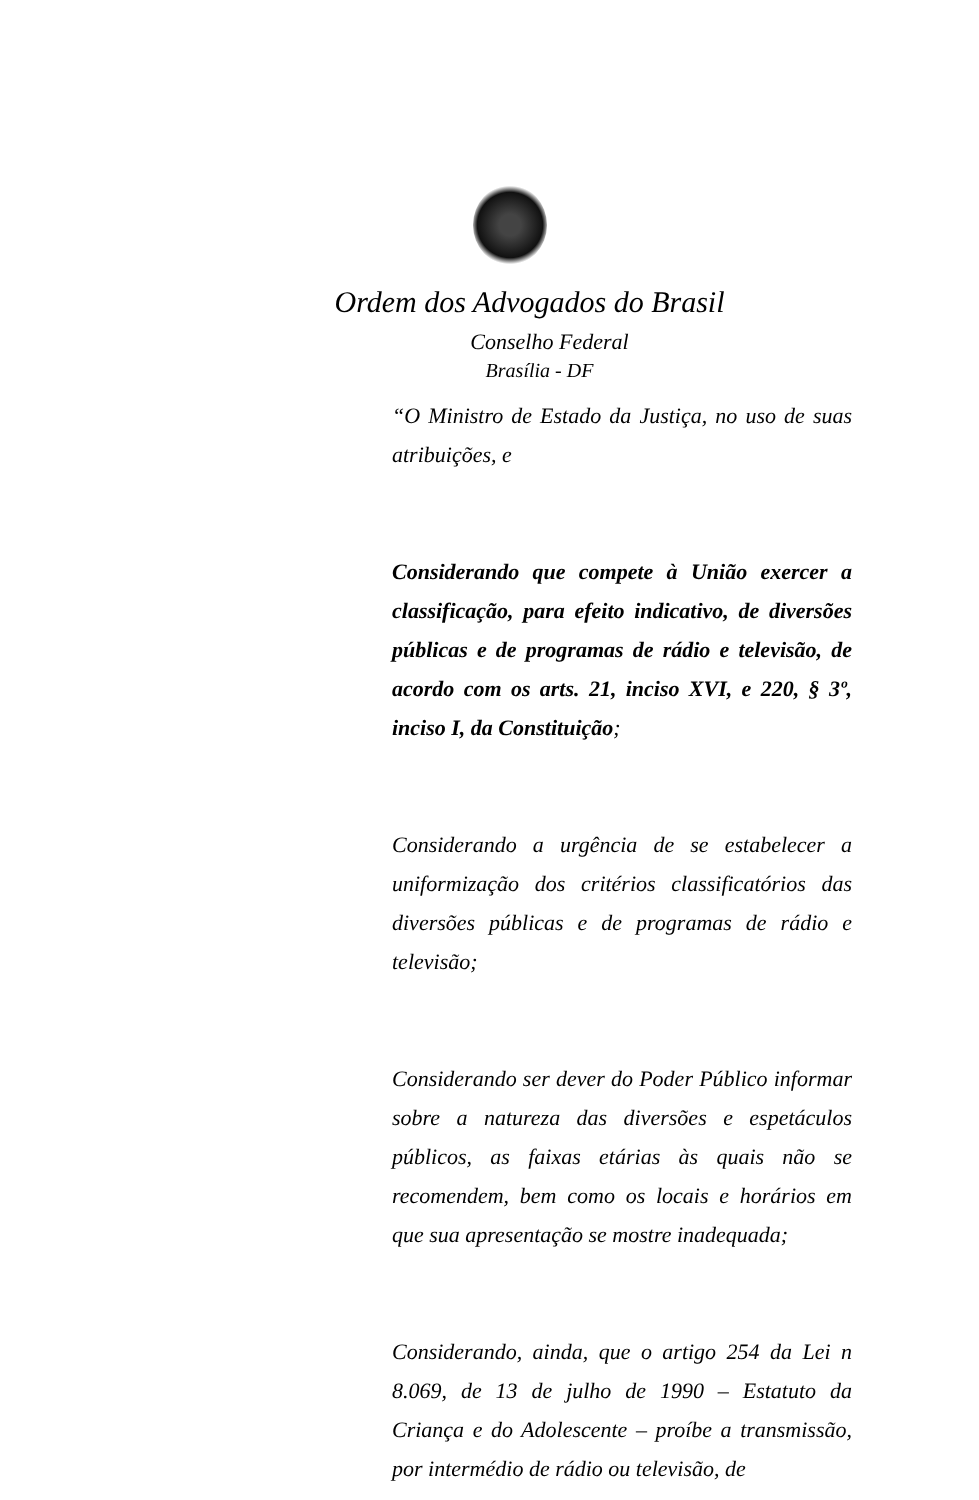Ordem dos Advogados do Brasil
Conselho Federal
Brasília - DF
“O Ministro de Estado da Justiça, no uso de suas atribuições, e
Considerando que compete à União exercer a classificação, para efeito indicativo, de diversões públicas e de programas de rádio e televisão, de acordo com os arts. 21, inciso XVI, e 220, § 3º, inciso I, da Constituição;
Considerando a urgência de se estabelecer a uniformização dos critérios classificatórios das diversões públicas e de programas de rádio e televisão;
Considerando ser dever do Poder Público informar sobre a natureza das diversões e espetáculos públicos, as faixas etárias às quais não se recomendem, bem como os locais e horários em que sua apresentação se mostre inadequada;
Considerando, ainda, que o artigo 254 da Lei n 8.069, de 13 de julho de 1990 – Estatuto da Criança e do Adolescente – proíbe a transmissão, por intermédio de rádio ou televisão, de